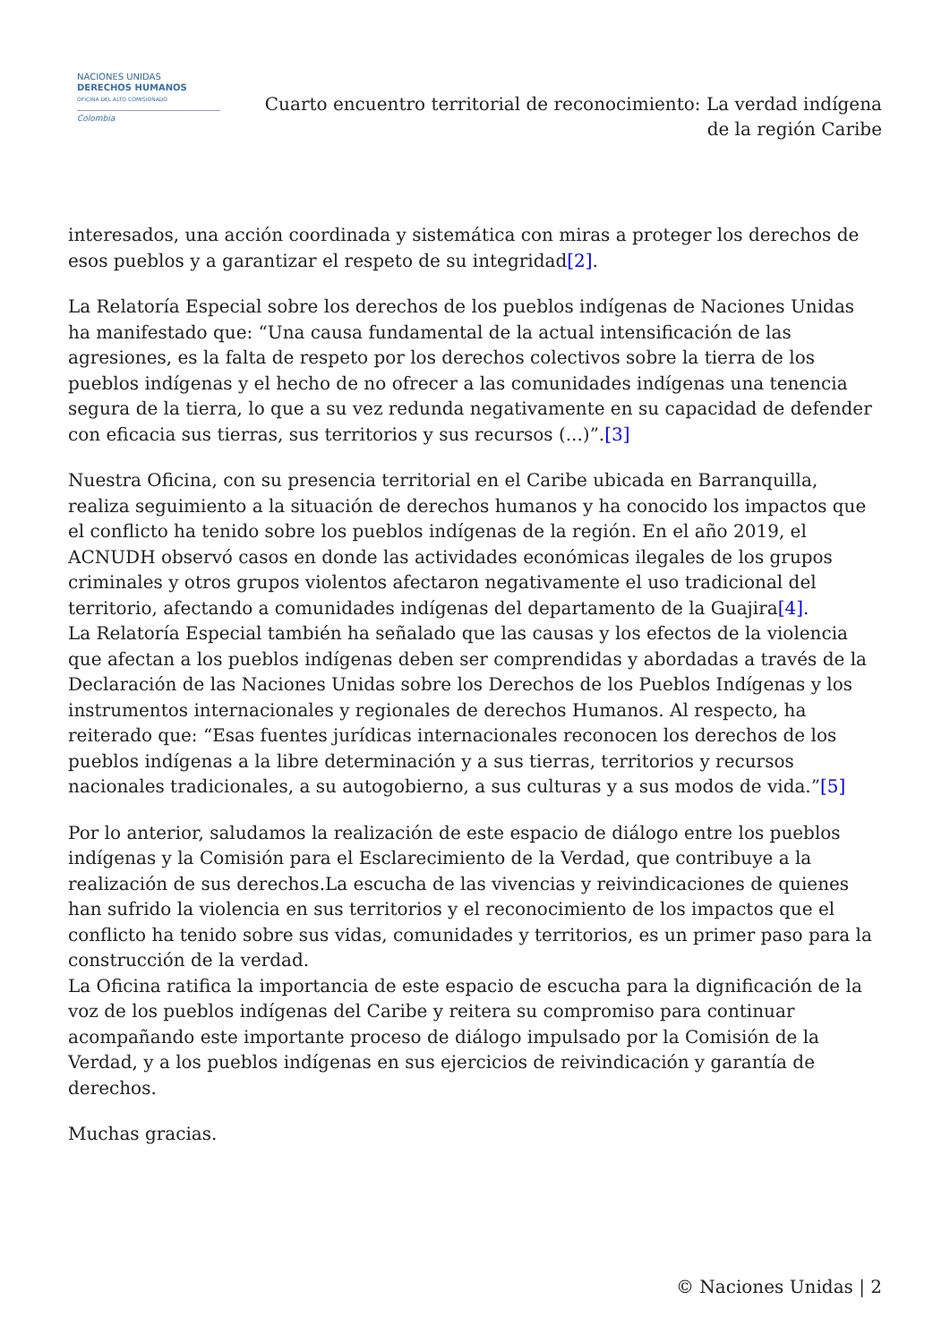NACIONES UNIDAS
DERECHOS HUMANOS
OFICINA DEL ALTO COMISIONADO
Colombia
Cuarto encuentro territorial de reconocimiento: La verdad indígena
de la región Caribe
interesados, una acción coordinada y sistemática con miras a proteger los derechos de esos pueblos y a garantizar el respeto de su integridad[2].
La Relatoría Especial sobre los derechos de los pueblos indígenas de Naciones Unidas ha manifestado que: “Una causa fundamental de la actual intensificación de las agresiones, es la falta de respeto por los derechos colectivos sobre la tierra de los pueblos indígenas y el hecho de no ofrecer a las comunidades indígenas una tenencia segura de la tierra, lo que a su vez redunda negativamente en su capacidad de defender con eficacia sus tierras, sus territorios y sus recursos (...)”.[3]
Nuestra Oficina, con su presencia territorial en el Caribe ubicada en Barranquilla, realiza seguimiento a la situación de derechos humanos y ha conocido los impactos que el conflicto ha tenido sobre los pueblos indígenas de la región. En el año 2019, el ACNUDH observó casos en donde las actividades económicas ilegales de los grupos criminales y otros grupos violentos afectaron negativamente el uso tradicional del territorio, afectando a comunidades indígenas del departamento de la Guajira[4].
La Relatoría Especial también ha señalado que las causas y los efectos de la violencia que afectan a los pueblos indígenas deben ser comprendidas y abordadas a través de la Declaración de las Naciones Unidas sobre los Derechos de los Pueblos Indígenas y los instrumentos internacionales y regionales de derechos Humanos. Al respecto, ha reiterado que: “Esas fuentes jurídicas internacionales reconocen los derechos de los pueblos indígenas a la libre determinación y a sus tierras, territorios y recursos nacionales tradicionales, a su autogobierno, a sus culturas y a sus modos de vida.”[5]
Por lo anterior, saludamos la realización de este espacio de diálogo entre los pueblos indígenas y la Comisión para el Esclarecimiento de la Verdad, que contribuye a la realización de sus derechos.La escucha de las vivencias y reivindicaciones de quienes han sufrido la violencia en sus territorios y el reconocimiento de los impactos que el conflicto ha tenido sobre sus vidas, comunidades y territorios, es un primer paso para la construcción de la verdad.
La Oficina ratifica la importancia de este espacio de escucha para la dignificación de la voz de los pueblos indígenas del Caribe y reitera su compromiso para continuar acompañando este importante proceso de diálogo impulsado por la Comisión de la Verdad, y a los pueblos indígenas en sus ejercicios de reivindicación y garantía de derechos.
Muchas gracias.
© Naciones Unidas | 2